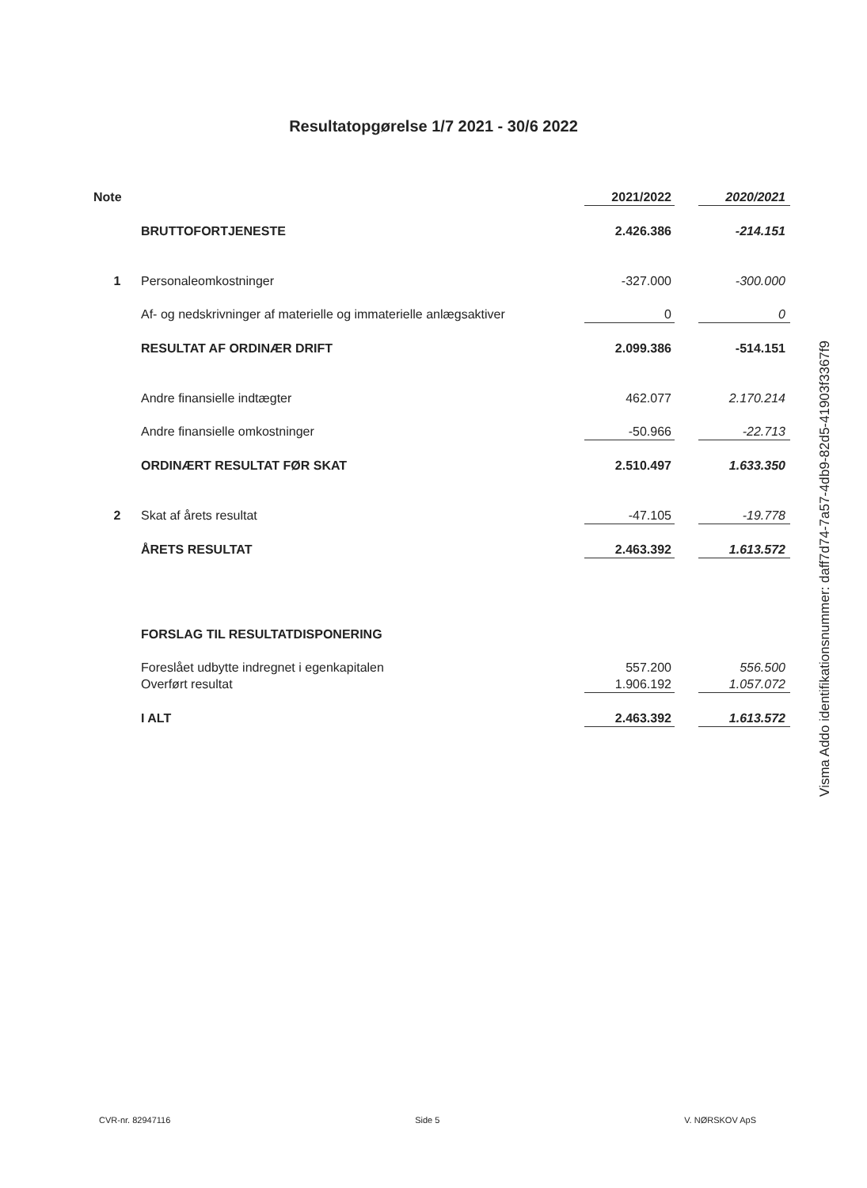Resultatopgørelse 1/7 2021 - 30/6 2022
| Note | | 2021/2022 | | 2020/2021 |
| --- | --- | --- | --- | --- |
| | BRUTTOFORTJENESTE | 2.426.386 | | -214.151 |
| 1 | Personaleomkostninger | -327.000 | | -300.000 |
| | Af- og nedskrivninger af materielle og immaterielle anlægsaktiver | 0 | | 0 |
| | RESULTAT AF ORDINÆR DRIFT | 2.099.386 | | -514.151 |
| | Andre finansielle indtægter | 462.077 | | 2.170.214 |
| | Andre finansielle omkostninger | -50.966 | | -22.713 |
| | ORDINÆRT RESULTAT FØR SKAT | 2.510.497 | | 1.633.350 |
| 2 | Skat af årets resultat | -47.105 | | -19.778 |
| | ÅRETS RESULTAT | 2.463.392 | | 1.613.572 |
| | FORSLAG TIL RESULTATDISPONERING | | | |
| | Foreslået udbytte indregnet i egenkapitalen | 557.200 | | 556.500 |
| | Overført resultat | 1.906.192 | | 1.057.072 |
| | I ALT | 2.463.392 | | 1.613.572 |
Visma Addo identifikationsnummer: daff7d74-7a57-4db9-82d5-41903f3367f9
CVR-nr. 82947116 Side 5 V. NØRSKOV ApS